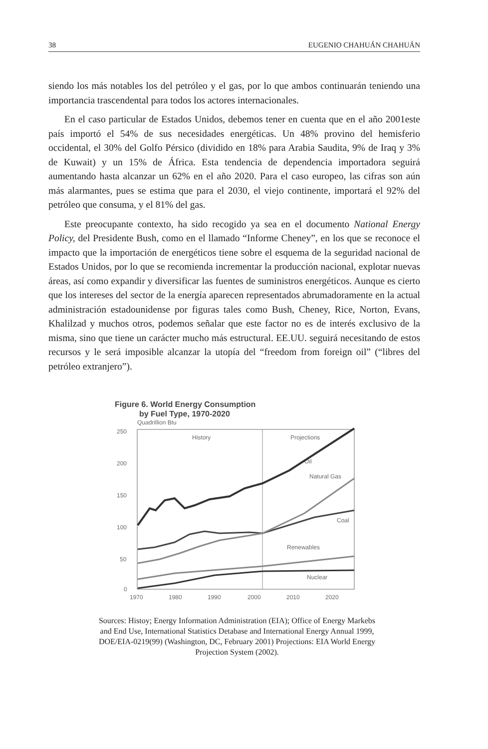38 EUGENIO CHAHUÁN CHAHUÁN
siendo los más notables los del petróleo y el gas, por lo que ambos continuarán teniendo una importancia trascendental para todos los actores internacionales.
En el caso particular de Estados Unidos, debemos tener en cuenta que en el año 2001este país importó el 54% de sus necesidades energéticas. Un 48% provino del hemisferio occidental, el 30% del Golfo Pérsico (dividido en 18% para Arabia Saudita, 9% de Iraq y 3% de Kuwait) y un 15% de África. Esta tendencia de dependencia importadora seguirá aumentando hasta alcanzar un 62% en el año 2020. Para el caso europeo, las cifras son aún más alarmantes, pues se estima que para el 2030, el viejo continente, importará el 92% del petróleo que consuma, y el 81% del gas.
Este preocupante contexto, ha sido recogido ya sea en el documento National Energy Policy, del Presidente Bush, como en el llamado “Informe Cheney”, en los que se reconoce el impacto que la importación de energéticos tiene sobre el esquema de la seguridad nacional de Estados Unidos, por lo que se recomienda incrementar la producción nacional, explotar nuevas áreas, así como expandir y diversificar las fuentes de suministros energéticos. Aunque es cierto que los intereses del sector de la energía aparecen representados abrumadoramente en la actual administración estadounidense por figuras tales como Bush, Cheney, Rice, Norton, Evans, Khalilzad y muchos otros, podemos señalar que este factor no es de interés exclusivo de la misma, sino que tiene un carácter mucho más estructural. EE.UU. seguirá necesitando de estos recursos y le será imposible alcanzar la utopía del “freedom from foreign oil” (“libres del petróleo extranjero”).
Figure 6. World Energy Consumption
by Fuel Type, 1970-2020
Quadrillion Btu
250
200
150
100
50
0
1970
1980
1990
2000
2010
2020
History
Projections
Oil
Natural Gas
Coal
Renewables
Nuclear
Sources: Histoy; Energy Information Administration (EIA); Office of Energy Markebs and End Use, International Statistics Detabase and International Energy Annual 1999, DOE/EIA-0219(99) (Washington, DC, February 2001) Projections: EIA World Energy Projection System (2002).